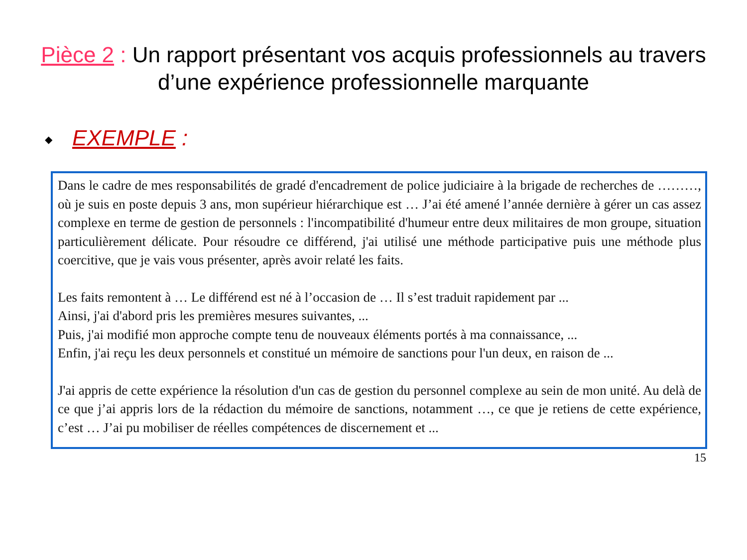Pièce 2 : Un rapport présentant vos acquis professionnels au travers d’une expérience professionnelle marquante
◆ EXEMPLE :
Dans le cadre de mes responsabilités de gradé d'encadrement de police judiciaire à la brigade de recherches de ………, où je suis en poste depuis 3 ans, mon supérieur hiérarchique est … J’ai été amené l’année dernière à gérer un cas assez complexe en terme de gestion de personnels : l'incompatibilité d'humeur entre deux militaires de mon groupe, situation particulièrement délicate. Pour résoudre ce différend, j'ai utilisé une méthode participative puis une méthode plus coercitive, que je vais vous présenter, après avoir relaté les faits.
Les faits remontent à … Le différend est né à l’occasion de … Il s’est traduit rapidement par ...
Ainsi, j'ai d'abord pris les premières mesures suivantes, ...
Puis, j'ai modifié mon approche compte tenu de nouveaux éléments portés à ma connaissance, ...
Enfin, j'ai reçu les deux personnels et constitué un mémoire de sanctions pour l'un deux, en raison de ...
J'ai appris de cette expérience la résolution d'un cas de gestion du personnel complexe au sein de mon unité. Au delà de ce que j’ai appris lors de la rédaction du mémoire de sanctions, notamment …, ce que je retiens de cette expérience, c’est … J’ai pu mobiliser de réelles compétences de discernement et ...
15